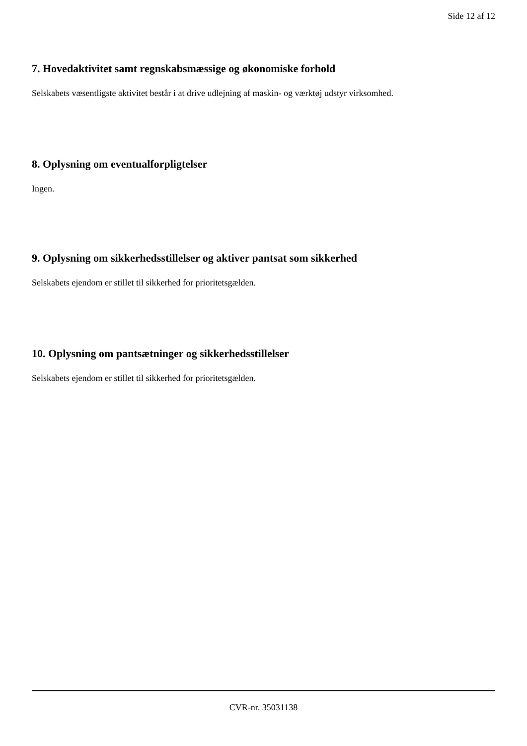Side 12 af 12
7. Hovedaktivitet samt regnskabsmæssige og økonomiske forhold
Selskabets væsentligste aktivitet består i at drive udlejning af maskin- og værktøj udstyr virksomhed.
8. Oplysning om eventualforpligtelser
Ingen.
9. Oplysning om sikkerhedsstillelser og aktiver pantsat som sikkerhed
Selskabets ejendom er stillet til sikkerhed for prioritetsgælden.
10. Oplysning om pantsætninger og sikkerhedsstillelser
Selskabets ejendom er stillet til sikkerhed for prioritetsgælden.
CVR-nr. 35031138